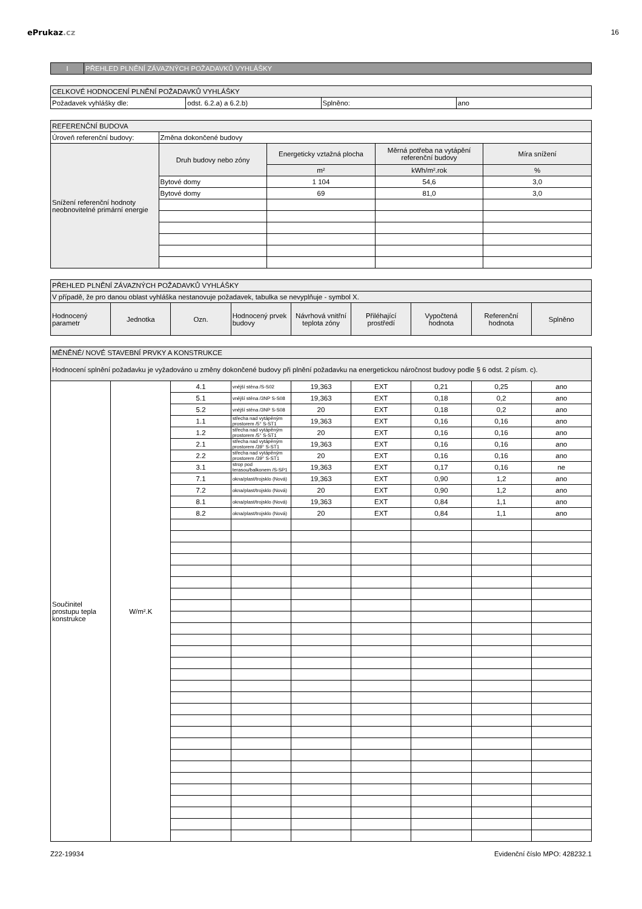ePrukaz.cz 16
| I | PŘEHLED PLNĚNÍ ZÁVAZNÝCH POŽADAVKŮ VYHLÁŠKY |
| CELKOVÉ HODNOCENÍ PLNĚNÍ POŽADAVKŮ VYHLÁŠKY | | | |
| Požadavek vyhlášky dle: | odst. 6.2.a) a 6.2.b) | Splněno: | ano |
| REFERENČNÍ BUDOVA | | | | |
| Úroveň referenční budovy: | Změna dokončené budovy | | | |
| Snížení referenční hodnoty neobnovitelné primární energie | Druh budovy nebo zóny | Energeticky vztažná plocha | Měrná potřeba na vytápění referenční budovy | Míra snížení |
| | | m² | kWh/m².rok | % |
| | Bytové domy | 1 104 | 54,6 | 3,0 |
| | Bytové domy | 69 | 81,0 | 3,0 |
| PŘEHLED PLNĚNÍ ZÁVAZNÝCH POŽADAVKŮ VYHLÁŠKY | | | | | | | | |
| V případě, že pro danou oblast vyhláška nestanovuje požadavek, tabulka se nevyplňuje - symbol X. | | | | | | | | |
| Hodnocený parametr | Jednotka | Ozn. | Hodnocený prvek budovy | Návrhová vnitřní teplota zóny | Přiléhající prostředí | Vypočtená hodnota | Referenční hodnota | Splněno |
| MĚNĚNÉ/ NOVÉ STAVEBNÍ PRVKY A KONSTRUKCE | | | | | | | | |
| Hodnocení splnění požadavku je vyžadováno u změny dokončené budovy při plnění požadavku na energetickou náročnost budovy podle § 6 odst. 2 písm. c). | | | | | | | | |
| Součinitel prostupu tepla konstrukce | W/m².K | 4.1 | vnější stěna /S-S02 | 19,363 | EXT | 0,21 | 0,25 | ano |
| | | 5.1 | vnější stěna /3NP S-S08 | 19,363 | EXT | 0,18 | 0,2 | ano |
| | | 5.2 | vnější stěna /3NP S-S08 | 20 | EXT | 0,18 | 0,2 | ano |
| | | 1.1 | střecha nad vytápěným prostorem /5° S-ST1 | 19,363 | EXT | 0,16 | 0,16 | ano |
| | | 1.2 | střecha nad vytápěným prostorem /5° S-ST1 | 20 | EXT | 0,16 | 0,16 | ano |
| | | 2.1 | střecha nad vytápěným prostorem /39° S-ST1 | 19,363 | EXT | 0,16 | 0,16 | ano |
| | | 2.2 | střecha nad vytápěným prostorem /39° S-ST1 | 20 | EXT | 0,16 | 0,16 | ano |
| | | 3.1 | strop pod terasou/balkonem /S-SP1 | 19,363 | EXT | 0,17 | 0,16 | ne |
| | | 7.1 | okna/plast/trojsklo (Nová) | 19,363 | EXT | 0,90 | 1,2 | ano |
| | | 7.2 | okna/plast/trojsklo (Nová) | 20 | EXT | 0,90 | 1,2 | ano |
| | | 8.1 | okna/plast/trojsklo (Nová) | 19,363 | EXT | 0,84 | 1,1 | ano |
| | | 8.2 | okna/plast/trojsklo (Nová) | 20 | EXT | 0,84 | 1,1 | ano |
Z22-19934 Evidenční číslo MPO: 428232.1